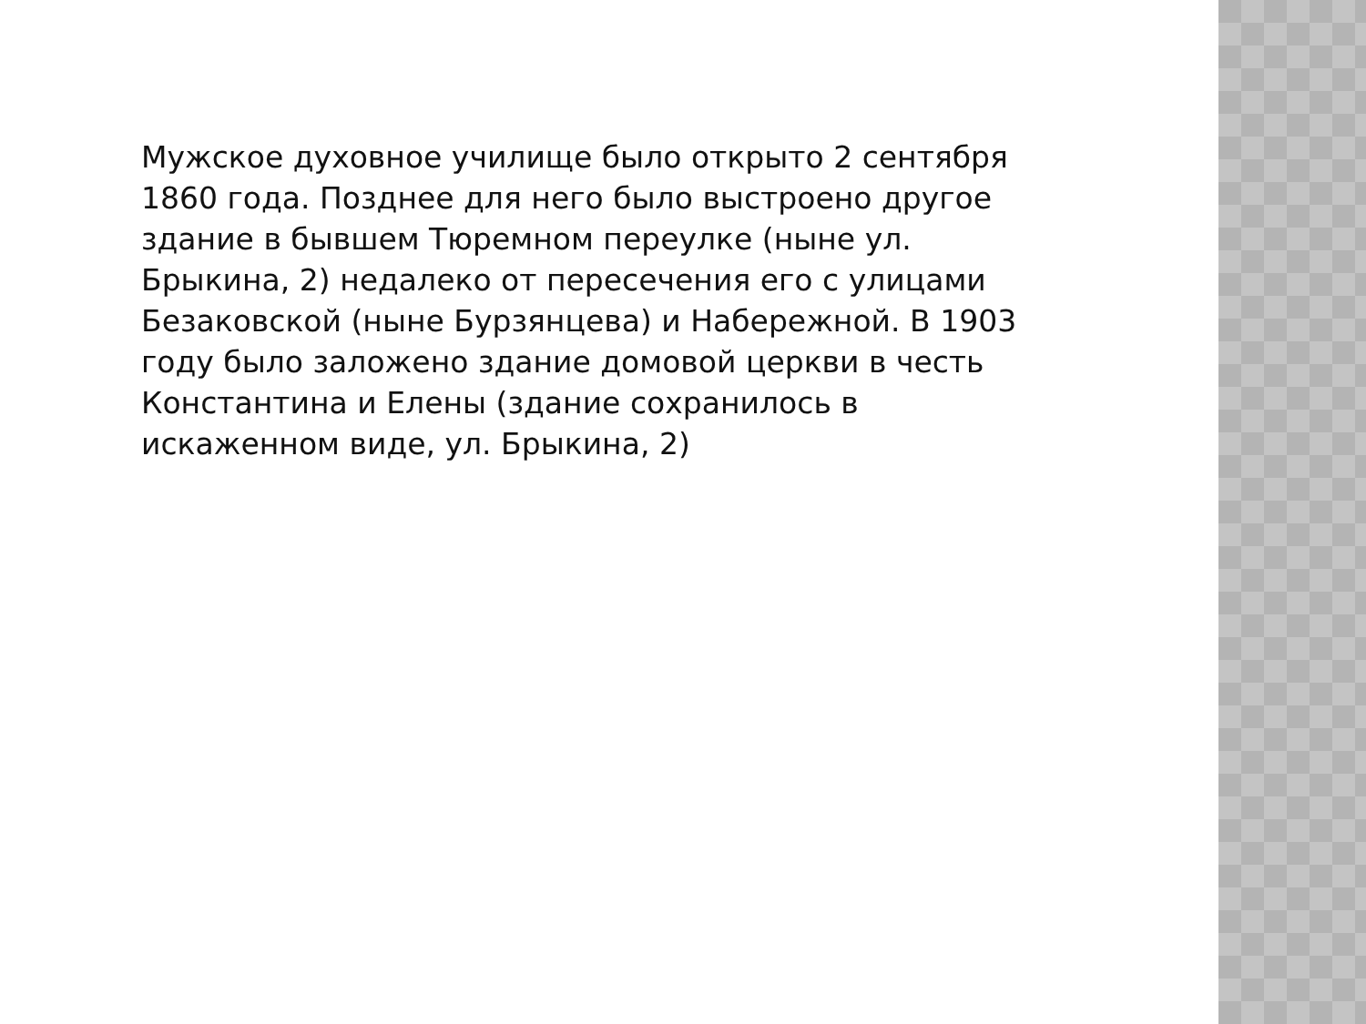Мужское духовное училище было открыто 2 сентября 1860 года. Позднее для него было выстроено другое здание в бывшем Тюремном переулке (ныне ул. Брыкина, 2) недалеко от пересечения его с улицами Безаковской (ныне Бурзянцева) и Набережной. В 1903 году было заложено здание домовой церкви в честь Константина и Елены (здание сохранилось в искаженном виде, ул. Брыкина, 2)